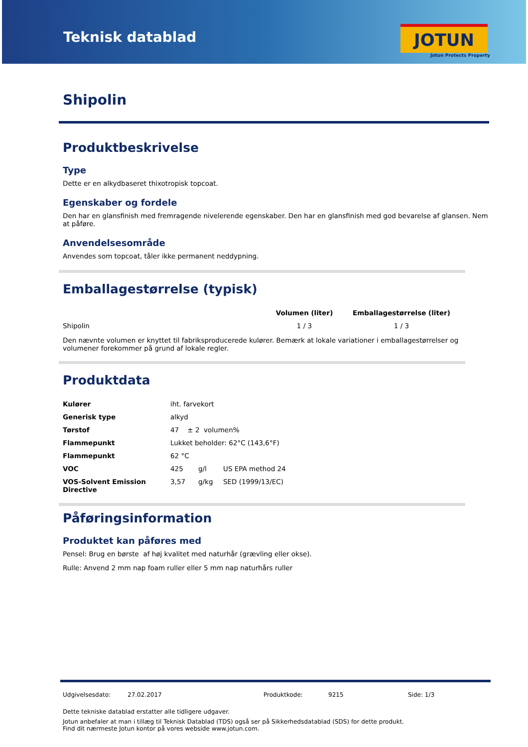Teknisk datablad JOTUN
Jotun Protects Property
Shipolin
Produktbeskrivelse
Type
Dette er en alkydbaseret thixotropisk topcoat.
Egenskaber og fordele
Den har en glansfinish med fremragende nivelerende egenskaber. Den har en glansfinish med god bevarelse af glansen. Nem at påføre.
Anvendelsesområde
Anvendes som topcoat, tåler ikke permanent neddypning.
Emballagestørrelse (typisk)
| | Volumen (liter) | Emballagestørrelse (liter) |
| --- | --- | --- |
| Shipolin | 1 / 3 | 1 / 3 |
Den nævnte volumen er knyttet til fabriksproducerede kulører. Bemærk at lokale variationer i emballagestørrelser og volumener forekommer på grund af lokale regler.
Produktdata
| Kulører | iht. farvekort | | |
| Generisk type | alkyd | | |
| Tørstof | 47 ± 2 volumen% | | |
| Flammepunkt | Lukket beholder: 62°C (143,6°F) | | |
| Flammepunkt | 62 °C | | |
| VOC | 425 | g/l | US EPA method 24 |
| VOS-Solvent Emission Directive | 3,57 | g/kg | SED (1999/13/EC) |
Påføringsinformation
Produktet kan påføres med
Pensel: Brug en børste af høj kvalitet med naturhår (grævling eller okse).
Rulle: Anvend 2 mm nap foam ruller eller 5 mm nap naturhårs ruller
Udgivelsesdato: 27.02.2017 Produktkode: 9215 Side: 1/3
Dette tekniske datablad erstatter alle tidligere udgaver.
Jotun anbefaler at man i tillæg til Teknisk Datablad (TDS) også ser på Sikkerhedsdatablad (SDS) for dette produkt.
Find dit nærmeste Jotun kontor på vores webside www.jotun.com.